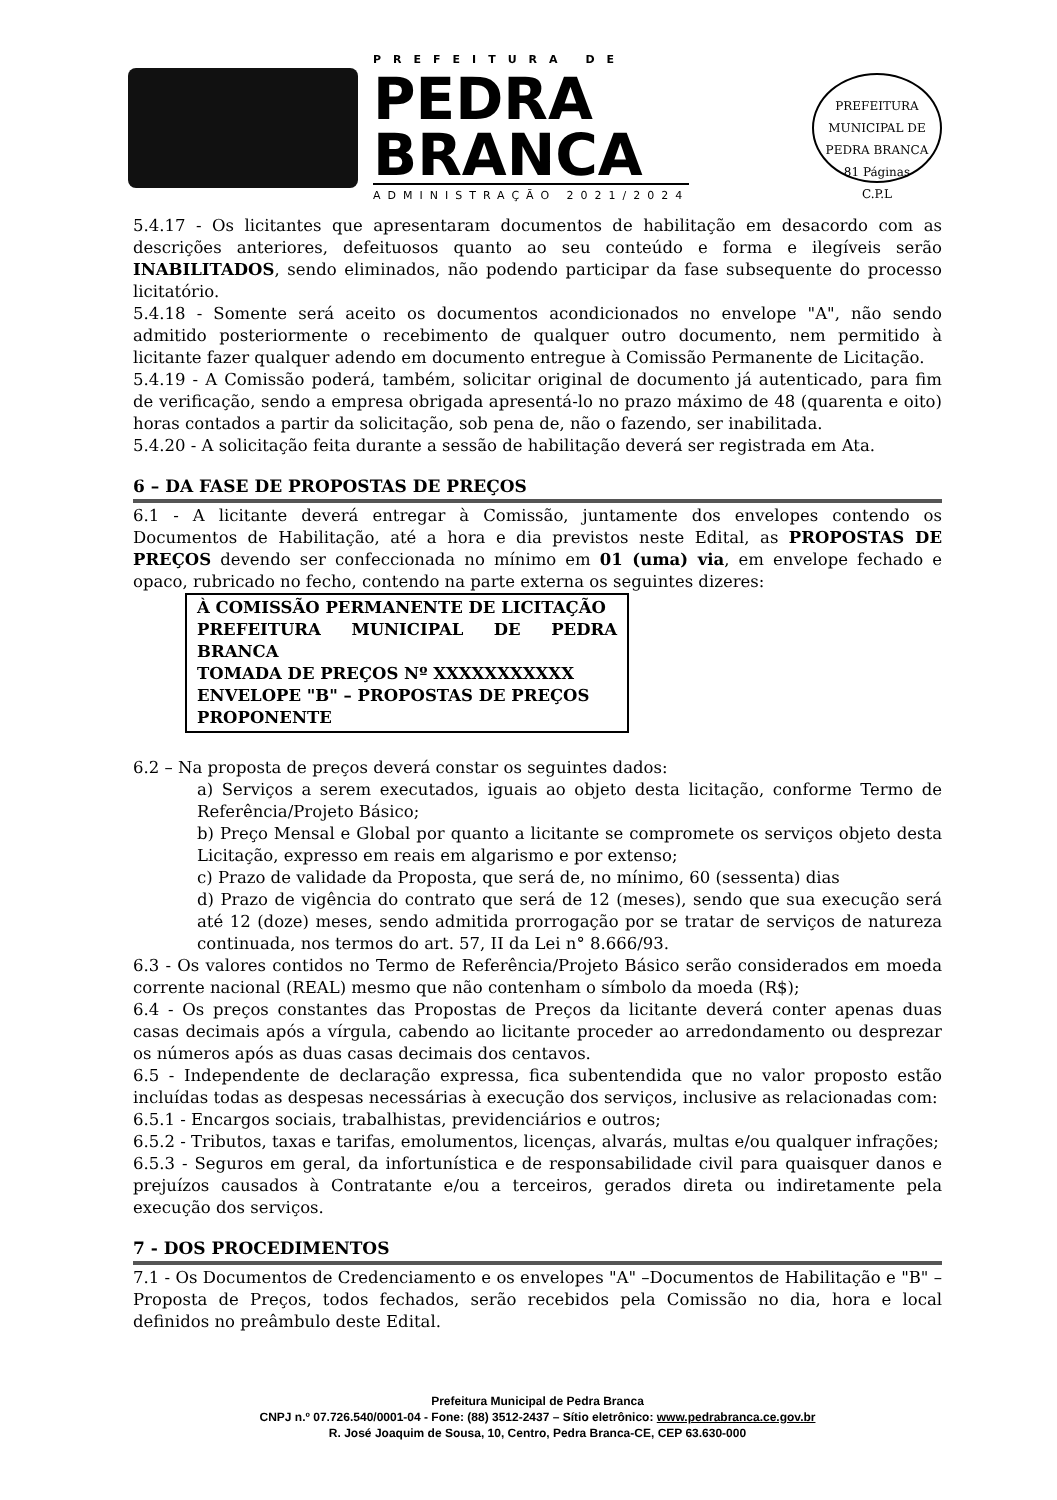PREFEITURA DE
PEDRA
BRANCA
ADMINISTRAÇÃO 2021/2024
PREFEITURA MUNICIPAL DE PEDRA BRANCA
81 Páginas
C.P.L
5.4.17 - Os licitantes que apresentaram documentos de habilitação em desacordo com as descrições anteriores, defeituosos quanto ao seu conteúdo e forma e ilegíveis serão INABILITADOS, sendo eliminados, não podendo participar da fase subsequente do processo licitatório.
5.4.18 - Somente será aceito os documentos acondicionados no envelope "A", não sendo admitido posteriormente o recebimento de qualquer outro documento, nem permitido à licitante fazer qualquer adendo em documento entregue à Comissão Permanente de Licitação.
5.4.19 - A Comissão poderá, também, solicitar original de documento já autenticado, para fim de verificação, sendo a empresa obrigada apresentá-lo no prazo máximo de 48 (quarenta e oito) horas contados a partir da solicitação, sob pena de, não o fazendo, ser inabilitada.
5.4.20 - A solicitação feita durante a sessão de habilitação deverá ser registrada em Ata.
6 – DA FASE DE PROPOSTAS DE PREÇOS
6.1 - A licitante deverá entregar à Comissão, juntamente dos envelopes contendo os Documentos de Habilitação, até a hora e dia previstos neste Edital, as PROPOSTAS DE PREÇOS devendo ser confeccionada no mínimo em 01 (uma) via, em envelope fechado e opaco, rubricado no fecho, contendo na parte externa os seguintes dizeres:
À COMISSÃO PERMANENTE DE LICITAÇÃO
PREFEITURA MUNICIPAL DE PEDRA BRANCA
TOMADA DE PREÇOS Nº XXXXXXXXXXX
ENVELOPE "B" – PROPOSTAS DE PREÇOS
PROPONENTE
6.2 – Na proposta de preços deverá constar os seguintes dados:
a) Serviços a serem executados, iguais ao objeto desta licitação, conforme Termo de Referência/Projeto Básico;
b) Preço Mensal e Global por quanto a licitante se compromete os serviços objeto desta Licitação, expresso em reais em algarismo e por extenso;
c) Prazo de validade da Proposta, que será de, no mínimo, 60 (sessenta) dias
d) Prazo de vigência do contrato que será de 12 (meses), sendo que sua execução será até 12 (doze) meses, sendo admitida prorrogação por se tratar de serviços de natureza continuada, nos termos do art. 57, II da Lei n° 8.666/93.
6.3 - Os valores contidos no Termo de Referência/Projeto Básico serão considerados em moeda corrente nacional (REAL) mesmo que não contenham o símbolo da moeda (R$);
6.4 - Os preços constantes das Propostas de Preços da licitante deverá conter apenas duas casas decimais após a vírgula, cabendo ao licitante proceder ao arredondamento ou desprezar os números após as duas casas decimais dos centavos.
6.5 - Independente de declaração expressa, fica subentendida que no valor proposto estão incluídas todas as despesas necessárias à execução dos serviços, inclusive as relacionadas com:
6.5.1 - Encargos sociais, trabalhistas, previdenciários e outros;
6.5.2 - Tributos, taxas e tarifas, emolumentos, licenças, alvarás, multas e/ou qualquer infrações;
6.5.3 - Seguros em geral, da infortunística e de responsabilidade civil para quaisquer danos e prejuízos causados à Contratante e/ou a terceiros, gerados direta ou indiretamente pela execução dos serviços.
7 - DOS PROCEDIMENTOS
7.1 - Os Documentos de Credenciamento e os envelopes "A" –Documentos de Habilitação e "B" – Proposta de Preços, todos fechados, serão recebidos pela Comissão no dia, hora e local definidos no preâmbulo deste Edital.
Prefeitura Municipal de Pedra Branca
CNPJ n.º 07.726.540/0001-04 - Fone: (88) 3512-2437 – Sítio eletrônico: www.pedrabranca.ce.gov.br
R. José Joaquim de Sousa, 10, Centro, Pedra Branca-CE, CEP 63.630-000